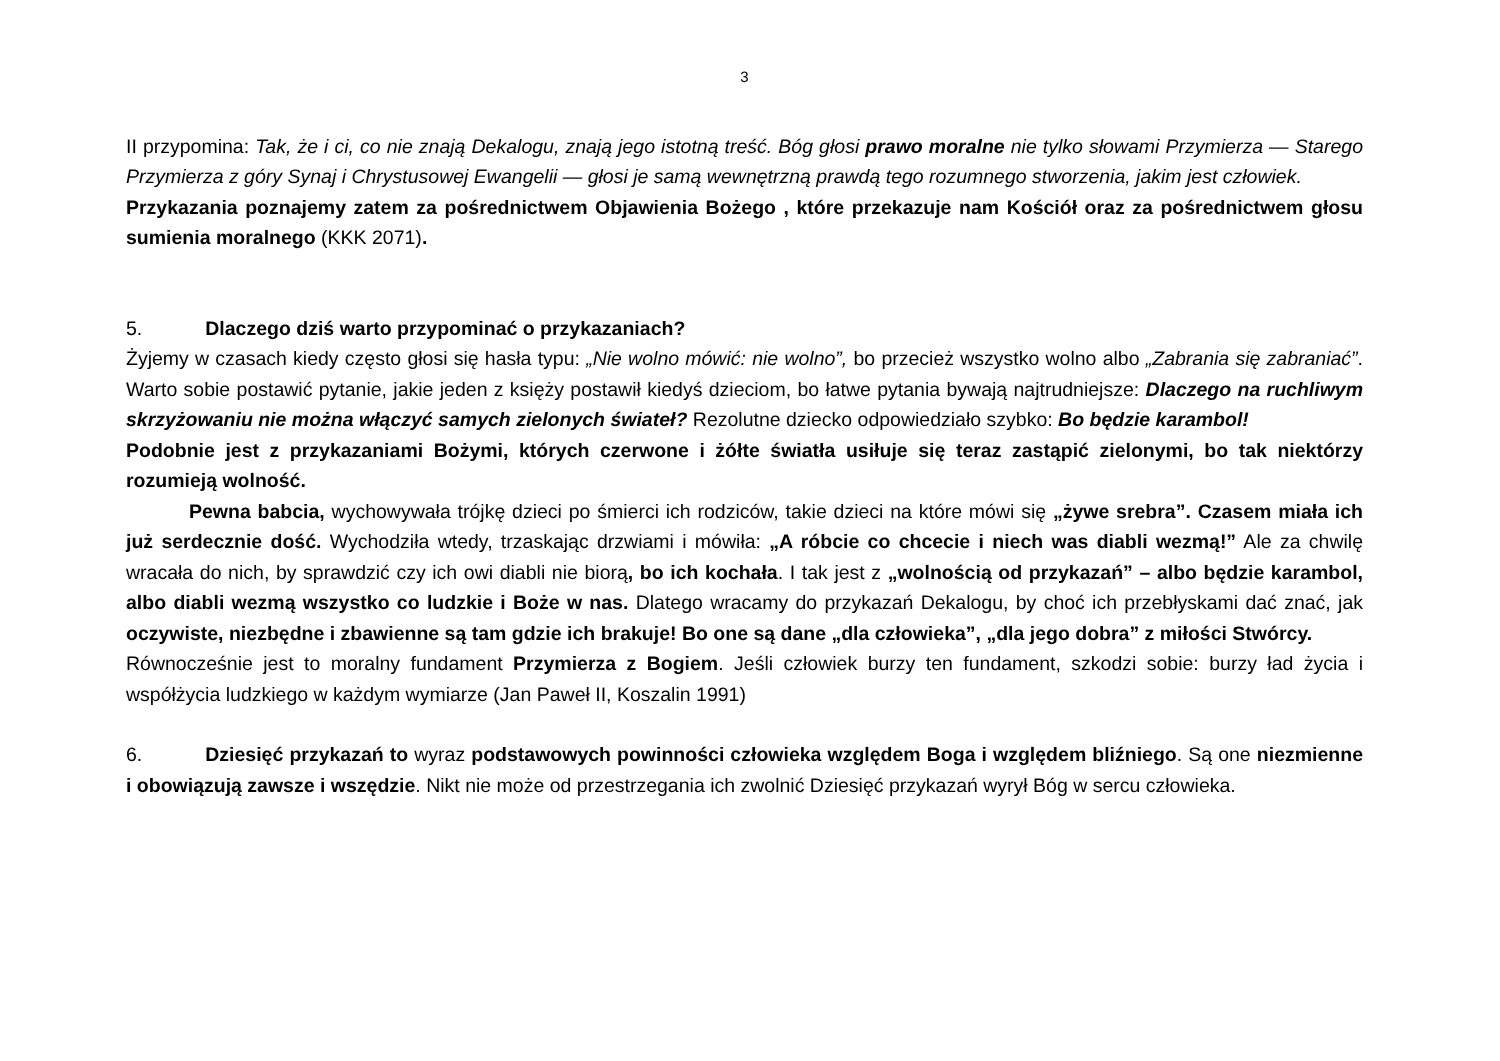3
II przypomina: Tak, że i ci, co nie znają Dekalogu, znają jego istotną treść. Bóg głosi prawo moralne nie tylko słowami Przymierza — Starego Przymierza z góry Synaj i Chrystusowej Ewangelii — głosi je samą wewnętrzną prawdą tego rozumnego stworzenia, jakim jest człowiek.
Przykazania poznajemy zatem za pośrednictwem Objawienia Bożego , które przekazuje nam Kościół oraz za pośrednictwem głosu sumienia moralnego (KKK 2071).
5. Dlaczego dziś warto przypominać o przykazaniach?
Żyjemy w czasach kiedy często głosi się hasła typu: „Nie wolno mówić: nie wolno”, bo przecież wszystko wolno albo „Zabrania się zabraniać”. Warto sobie postawić pytanie, jakie jeden z księży postawił kiedyś dzieciom, bo łatwe pytania bywają najtrudniejsze: Dlaczego na ruchliwym skrzyżowaniu nie można włączyć samych zielonych świateł? Rezolutne dziecko odpowiedziało szybko: Bo będzie karambol!
Podobnie jest z przykazaniami Bożymi, których czerwone i żółte światła usiłuje się teraz zastąpić zielonymi, bo tak niektórzy rozumieją wolność.
Pewna babcia, wychowywała trójkę dzieci po śmierci ich rodziców, takie dzieci na które mówi się „żywe srebra”. Czasem miała ich już serdecznie dość. Wychodziła wtedy, trzaskając drzwiami i mówiła: „A róbcie co chcecie i niech was diabli wezmą!” Ale za chwilę wracała do nich, by sprawdzić czy ich owi diabli nie biorą, bo ich kochała. I tak jest z „wolnością od przykazań” – albo będzie karambol, albo diabli wezmą wszystko co ludzkie i Boże w nas. Dlatego wracamy do przykazań Dekalogu, by choć ich przebłyskami dać znać, jak oczywiste, niezbędne i zbawienne są tam gdzie ich brakuje! Bo one są dane „dla człowieka”, „dla jego dobra” z miłości Stwórcy.
Równocześnie jest to moralny fundament Przymierza z Bogiem. Jeśli człowiek burzy ten fundament, szkodzi sobie: burzy ład życia i współżycia ludzkiego w każdym wymiarze (Jan Paweł II, Koszalin 1991)
6. Dziesięć przykazań to wyraz podstawowych powinności człowieka względem Boga i względem bliźniego. Są one niezmienne i obowiązują zawsze i wszędzie. Nikt nie może od przestrzegania ich zwolnić Dziesięć przykazań wyrył Bóg w sercu człowieka.